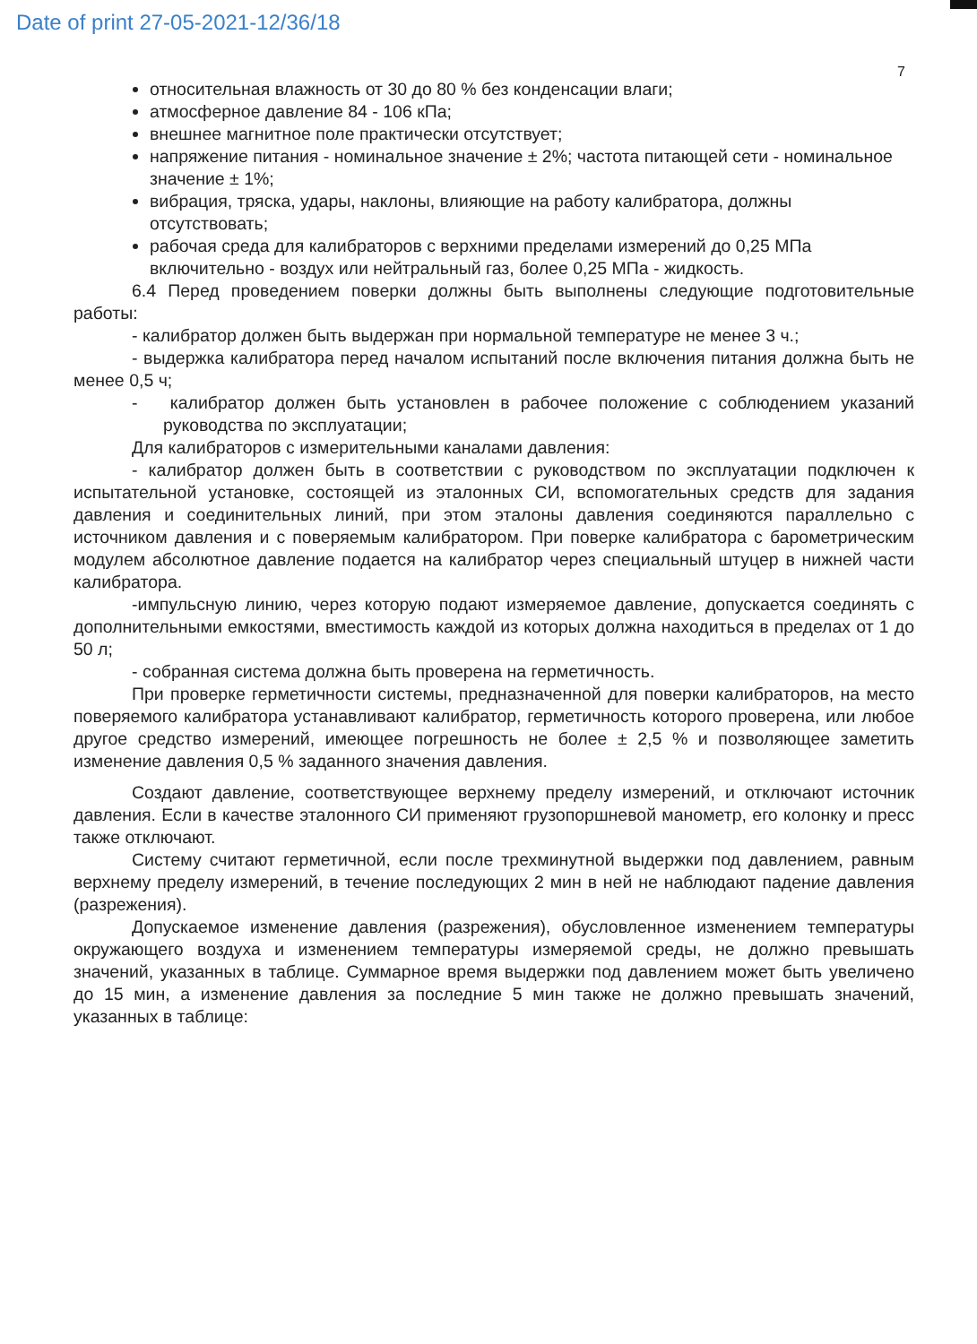Date of print 27-05-2021-12/36/18
7
относительная влажность от 30 до 80 % без конденсации влаги;
атмосферное давление 84 - 106 кПа;
внешнее магнитное поле практически отсутствует;
напряжение питания - номинальное значение ± 2%; частота питающей сети - номинальное значение ± 1%;
вибрация, тряска, удары, наклоны, влияющие на работу калибратора, должны отсутствовать;
рабочая среда для калибраторов с верхними пределами измерений до 0,25 МПа включительно - воздух или нейтральный газ, более 0,25 МПа - жидкость.
6.4 Перед проведением поверки должны быть выполнены следующие подготовительные работы:
- калибратор должен быть выдержан при нормальной температуре не менее 3 ч.;
- выдержка калибратора перед началом испытаний после включения питания должна быть не менее 0,5 ч;
- калибратор должен быть установлен в рабочее положение с соблюдением указаний руководства по эксплуатации;
Для калибраторов с измерительными каналами давления:
- калибратор должен быть в соответствии с руководством по эксплуатации подключен к испытательной установке, состоящей из эталонных СИ, вспомогательных средств для задания давления и соединительных линий, при этом эталоны давления соединяются параллельно с источником давления и с поверяемым калибратором. При поверке калибратора с барометрическим модулем абсолютное давление подается на калибратор через специальный штуцер в нижней части калибратора.
-импульсную линию, через которую подают измеряемое давление, допускается соединять с дополнительными емкостями, вместимость каждой из которых должна находиться в пределах от 1 до 50 л;
- собранная система должна быть проверена на герметичность.
При проверке герметичности системы, предназначенной для поверки калибраторов, на место поверяемого калибратора устанавливают калибратор, герметичность которого проверена, или любое другое средство измерений, имеющее погрешность не более ± 2,5 % и позволяющее заметить изменение давления 0,5 % заданного значения давления.
Создают давление, соответствующее верхнему пределу измерений, и отключают источник давления. Если в качестве эталонного СИ применяют грузопоршневой манометр, его колонку и пресс также отключают.
Систему считают герметичной, если после трехминутной выдержки под давлением, равным верхнему пределу измерений, в течение последующих 2 мин в ней не наблюдают падение давления (разрежения).
Допускаемое изменение давления (разрежения), обусловленное изменением температуры окружающего воздуха и изменением температуры измеряемой среды, не должно превышать значений, указанных в таблице. Суммарное время выдержки под давлением может быть увеличено до 15 мин, а изменение давления за последние 5 мин также не должно превышать значений, указанных в таблице: